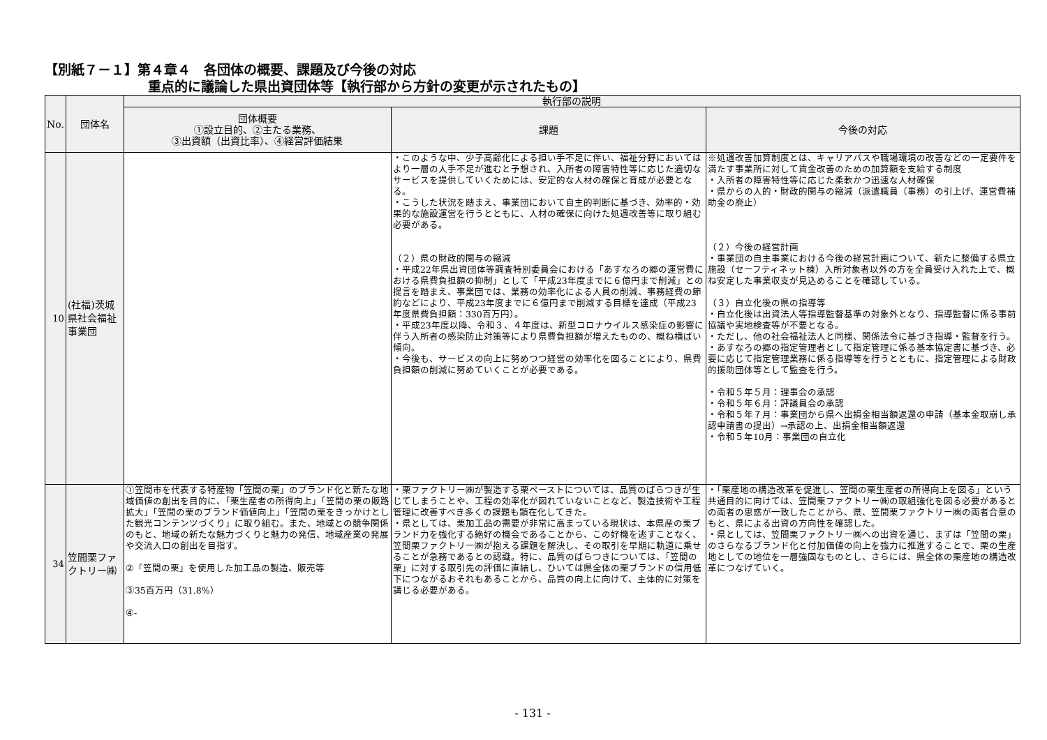【別紙７－１】第４章４　各団体の概要、課題及び今後の対応
重点的に議論した県出資団体等【執行部から方針の変更が示されたもの】
| No. | 団体名 | 執行部の説明 | | |
| --- | --- | --- | --- | --- |
| | | 団体概要 ①設立目的、②主たる業務、 ③出資額（出資比率）、④経営評価結果 | 課題 | 今後の対応 |
| 10 | (社福)茨城県社会福祉事業団 | | ・このような中、少子高齢化による担い手不足に伴い、福祉分野においてはより一層の人手不足が進むと予想され、入所者の障害特性等に応じた適切なサービスを提供していくためには、安定的な人材の確保と育成が必要となる。 ・こうした状況を踏まえ、事業団において自主的判断に基づき、効率的・効果的な施設運営を行うとともに、人材の確保に向けた処遇改善等に取り組む必要がある。 （２）県の財政的関与の縮減 ・平成22年県出資団体等調査特別委員会における「あすなろの郷の運営費における県費負担額の抑制」として「平成23年度までに６億円まで削減」との提言を踏まえ、事業団では、業務の効率化による人員の削減、事務経費の節約などにより、平成23年度までに６億円まで削減する目標を達成（平成23年度県費負担額：330百万円）。 ・平成23年度以降、令和３、４年度は、新型コロナウイルス感染症の影響に伴う入所者の感染防止対策等により県費負担額が増えたものの、概ね横ばい傾向。 ・今後も、サービスの向上に努めつつ経営の効率化を図ることにより、県費負担額の削減に努めていくことが必要である。 | ※処遇改善加算制度とは、キャリアパスや職場環境の改善などの一定要件を満たす事業所に対して賃金改善のための加算額を支給する制度 ・入所者の障害特性等に応じた柔軟かつ迅速な人材確保 ・県からの人的・財政的関与の縮減（派遣職員（事務）の引上げ、運営費補助金の廃止） （２）今後の経営計画 ・事業団の自主事業における今後の経営計画について、新たに整備する県立施設（セーフティネット棟）入所対象者以外の方を全員受け入れた上で、概ね安定した事業収支が見込めることを確認している。 （３）自立化後の県の指導等 ・自立化後は出資法人等指導監督基準の対象外となり、指導監督に係る事前協議や実地検査等が不要となる。 ・ただし、他の社会福祉法人と同様、関係法令に基づき指導・監督を行う。 ・あすなろの郷の指定管理者として指定管理に係る基本協定書に基づき、必要に応じて指定管理業務に係る指導等を行うとともに、指定管理による財政的援助団体等として監査を行う。 ・令和５年５月：理事会の承認 ・令和５年６月：評議員会の承認 ・令和５年７月：事業団から県へ出捐金相当額返還の申請（基本金取崩し承認申請書の提出）→承認の上、出捐金相当額返還 ・令和５年10月：事業団の自立化 |
| 34 | 笠間栗ファクトリー㈱ | ①笠間市を代表する特産物「笠間の栗」のブランド化と新たな地域価値の創出を目的に、「栗生産者の所得向上」「笠間の栗の販路拡大」「笠間の栗のブランド価値向上」「笠間の栗をきっかけとした観光コンテンツづくり」に取り組む。また、地域との競争関係のもと、地域の新たな魅力づくりと魅力の発信、地域産業の発展や交流人口の創出を目指す。 ②「笠間の栗」を使用した加工品の製造、販売等 ③35百万円（31.8%） ④- | ・栗ファクトリー㈱が製造する栗ペーストについては、品質のばらつきが生じてしまうことや、工程の効率化が図れていないことなど、製造技術や工程管理に改善すべき多くの課題も顕在化してきた。 ・県としては、栗加工品の需要が非常に高まっている現状は、本県産の栗ブランド力を強化する絶好の機会であることから、この好機を逃すことなく、笠間栗ファクトリー㈱が抱える課題を解決し、その取引を早期に軌道に乗せることが急務であるとの認識。特に、品質のばらつきについては、「笠間の栗」に対する取引先の評価に直結し、ひいては県全体の栗ブランドの信用低下につながるおそれもあることから、品質の向上に向けて、主体的に対策を講じる必要がある。 | ・「栗産地の構造改革を促進し、笠間の栗生産者の所得向上を図る」という共通目的に向けては、笠間栗ファクトリー㈱の取組強化を図る必要があるとの両者の思惑が一致したことから、県、笠間栗ファクトリー㈱の両者合意のもと、県による出資の方向性を確認した。 ・県としては、笠間栗ファクトリー㈱への出資を通じ、まずは「笠間の栗」のさらなるブランド化と付加価値の向上を強力に推進することで、栗の生産地としての地位を一層強固なものとし、さらには、県全体の栗産地の構造改革につなげていく。 |
- 131 -